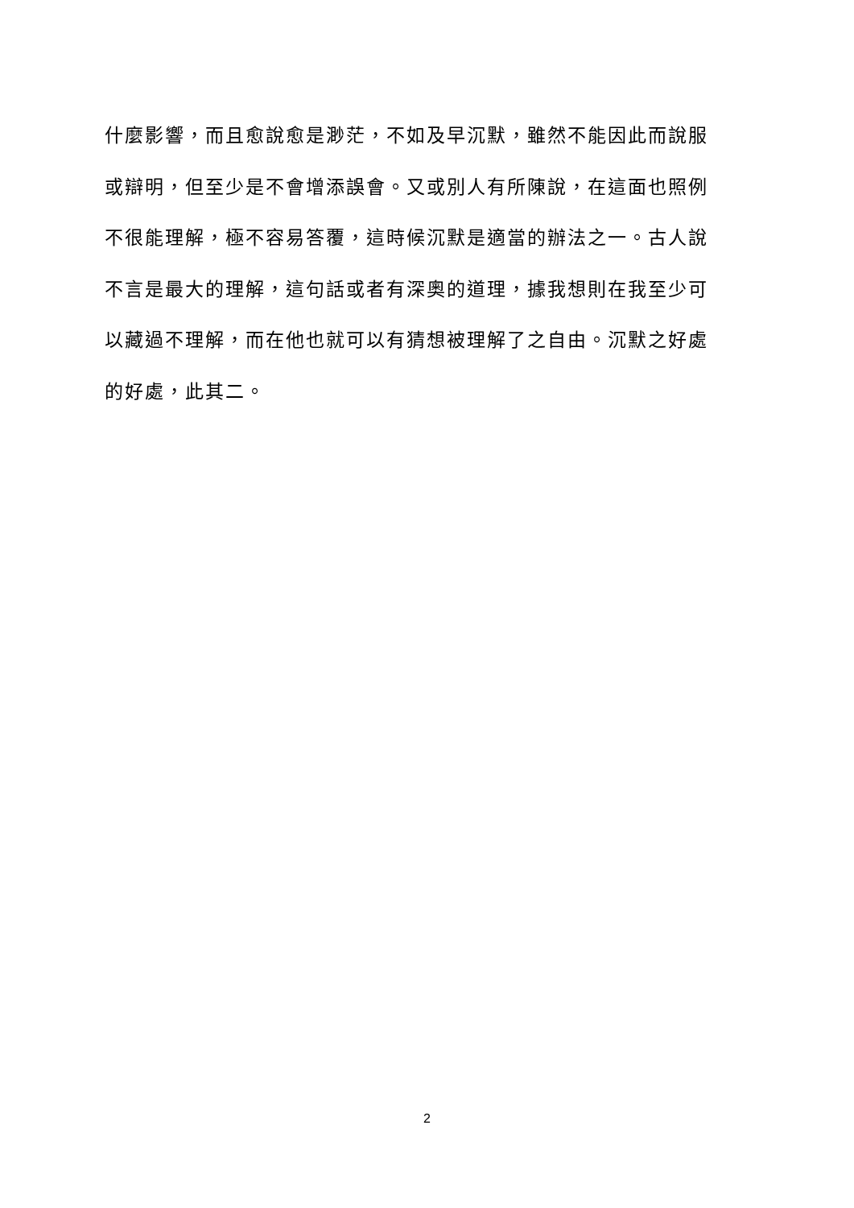什麼影響，而且愈說愈是渺茫，不如及早沉默，雖然不能因此而說服
或辯明，但至少是不會增添誤會。又或別人有所陳說，在這面也照例
不很能理解，極不容易答覆，這時候沉默是適當的辦法之一。古人說
不言是最大的理解，這句話或者有深奧的道理，據我想則在我至少可
以藏過不理解，而在他也就可以有猜想被理解了之自由。沉默之好處
的好處，此其二。
2